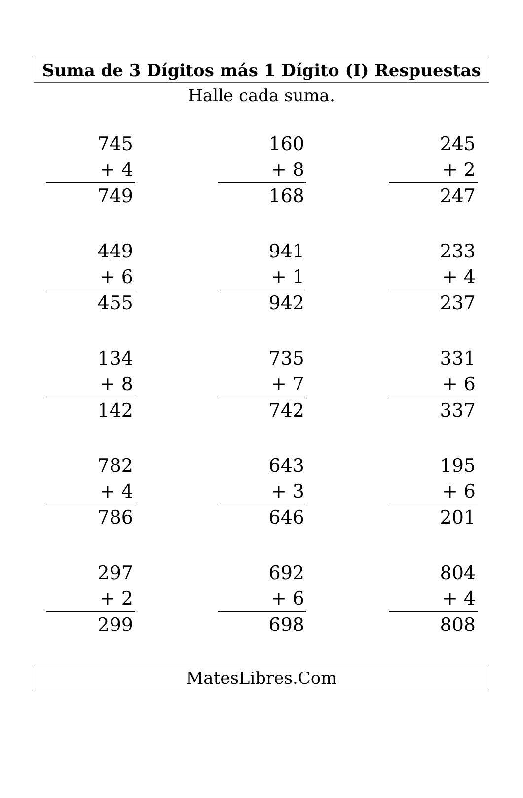Suma de 3 Dígitos más 1 Dígito (I) Respuestas
Halle cada suma.
745
+ 4
749
160
+ 8
168
245
+ 2
247
449
+ 6
455
941
+ 1
942
233
+ 4
237
134
+ 8
142
735
+ 7
742
331
+ 6
337
782
+ 4
786
643
+ 3
646
195
+ 6
201
297
+ 2
299
692
+ 6
698
804
+ 4
808
MatesLibres.Com